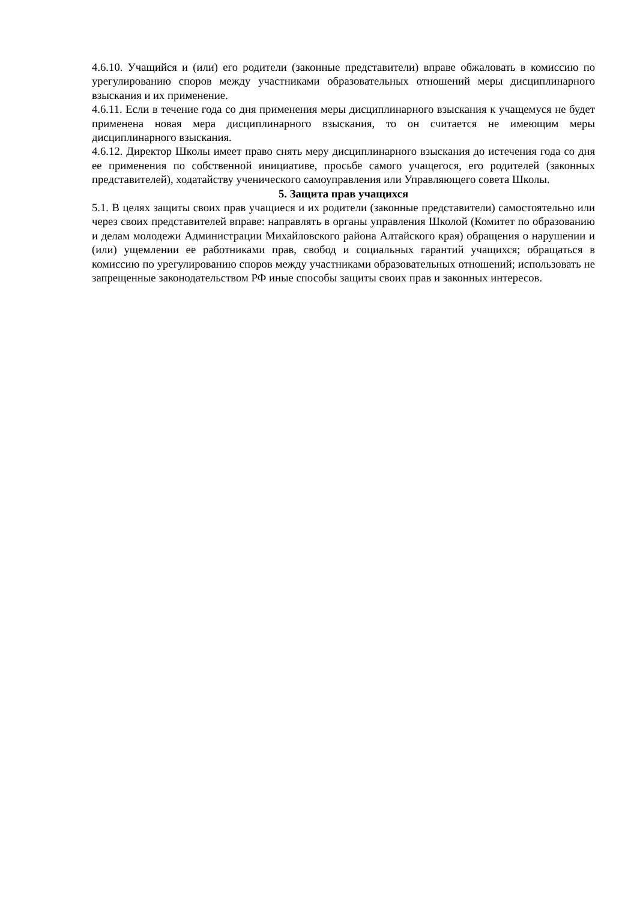4.6.10. Учащийся и (или) его родители (законные представители) вправе обжаловать в комиссию по урегулированию споров между участниками образовательных отношений меры дисциплинарного взыскания и их применение.
4.6.11. Если в течение года со дня применения меры дисциплинарного взыскания к учащемуся не будет применена новая мера дисциплинарного взыскания, то он считается не имеющим меры дисциплинарного взыскания.
4.6.12. Директор Школы имеет право снять меру дисциплинарного взыскания до истечения года со дня ее применения по собственной инициативе, просьбе самого учащегося, его родителей (законных представителей), ходатайству ученического самоуправления или Управляющего совета Школы.
5. Защита прав учащихся
5.1. В целях защиты своих прав учащиеся и их родители (законные представители) самостоятельно или через своих представителей вправе: направлять в органы управления Школой (Комитет по образованию и делам молодежи Администрации Михайловского района Алтайского края) обращения о нарушении и (или) ущемлении ее работниками прав, свобод и социальных гарантий учащихся; обращаться в комиссию по урегулированию споров между участниками образовательных отношений; использовать не запрещенные законодательством РФ иные способы защиты своих прав и законных интересов.